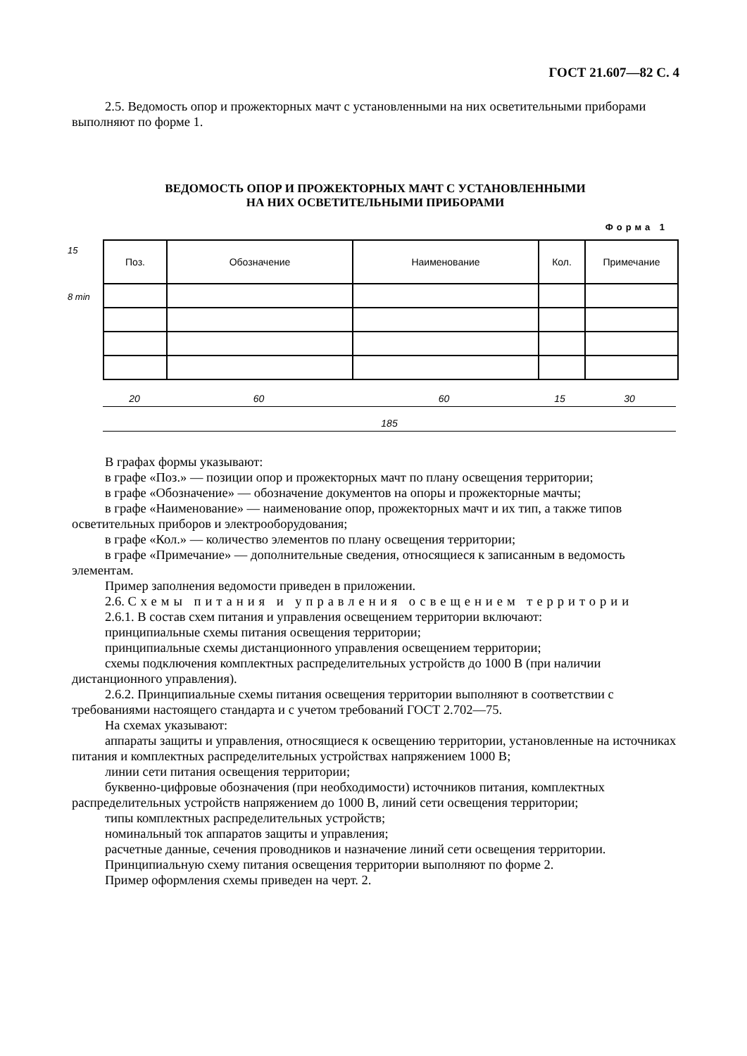ГОСТ 21.607—82 С. 4
2.5. Ведомость опор и прожекторных мачт с установленными на них осветительными приборами выполняют по форме 1.
ВЕДОМОСТЬ ОПОР И ПРОЖЕКТОРНЫХ МАЧТ С УСТАНОВЛЕННЫМИ
НА НИХ ОСВЕТИТЕЛЬНЫМИ ПРИБОРАМИ
Форма 1
15
8 min
| Поз. | Обозначение | Наименование | Кол. | Примечание |
| --- | --- | --- | --- | --- |
20 60 60 15 30
185
В графах формы указывают:
в графе «Поз.» — позиции опор и прожекторных мачт по плану освещения территории;
в графе «Обозначение» — обозначение документов на опоры и прожекторные мачты;
в графе «Наименование» — наименование опор, прожекторных мачт и их тип, а также типов осветительных приборов и электрооборудования;
в графе «Кол.» — количество элементов по плану освещения территории;
в графе «Примечание» — дополнительные сведения, относящиеся к записанным в ведомость элементам.
Пример заполнения ведомости приведен в приложении.
2.6. Схемы питания и управления освещением территории
2.6.1. В состав схем питания и управления освещением территории включают:
принципиальные схемы питания освещения территории;
принципиальные схемы дистанционного управления освещением территории;
схемы подключения комплектных распределительных устройств до 1000 В (при наличии дистанционного управления).
2.6.2. Принципиальные схемы питания освещения территории выполняют в соответствии с требованиями настоящего стандарта и с учетом требований ГОСТ 2.702—75.
На схемах указывают:
аппараты защиты и управления, относящиеся к освещению территории, установленные на источниках питания и комплектных распределительных устройствах напряжением 1000 В;
линии сети питания освещения территории;
буквенно-цифровые обозначения (при необходимости) источников питания, комплектных распределительных устройств напряжением до 1000 В, линий сети освещения территории;
типы комплектных распределительных устройств;
номинальный ток аппаратов защиты и управления;
расчетные данные, сечения проводников и назначение линий сети освещения территории.
Принципиальную схему питания освещения территории выполняют по форме 2.
Пример оформления схемы приведен на черт. 2.